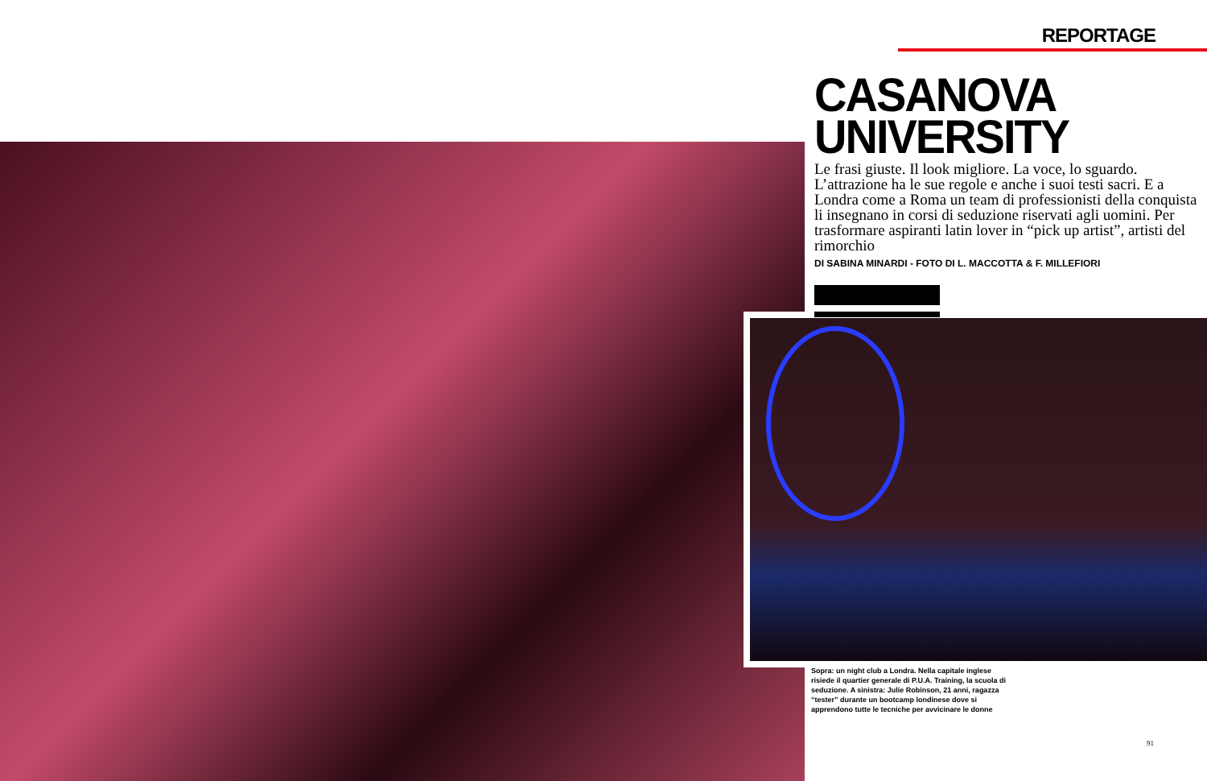REPORTAGE
CASANOVA
UNIVERSITY
Le frasi giuste. Il look migliore. La voce, lo sguardo. L’attrazione ha le sue regole e anche i suoi testi sacri. E a Londra come a Roma un team di professionisti della conquista li insegnano in corsi di seduzione riservati agli uomini. Per trasformare aspiranti latin lover in “pick up artist”, artisti del rimorchio
DI SABINA MINARDI - FOTO DI L. MACCOTTA & F. MILLEFIORI
Sopra: un night club a Londra. Nella capitale inglese risiede il quartier generale di P.U.A. Training, la scuola di seduzione. A sinistra: Julie Robinson, 21 anni, ragazza “tester” durante un bootcamp londinese dove si apprendono tutte le tecniche per avvicinare le donne
91